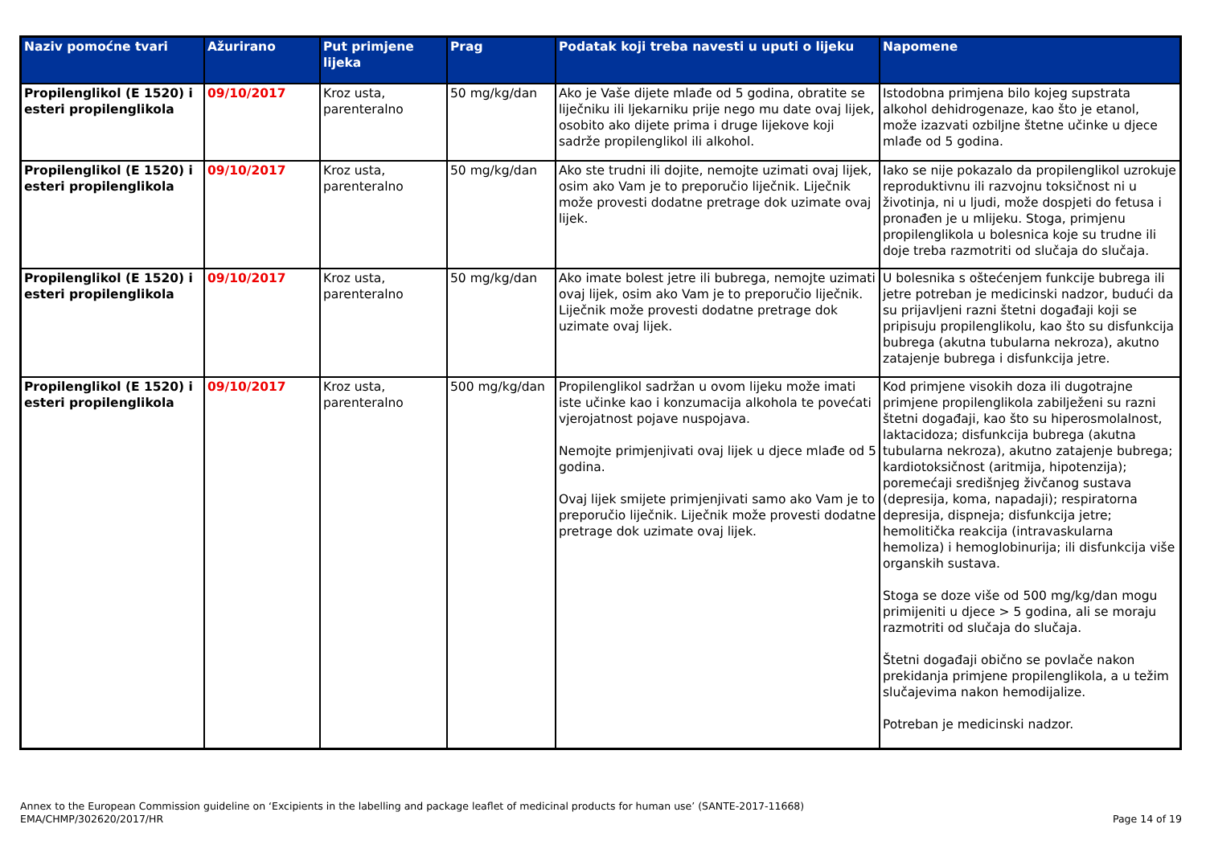| Naziv pomoćne tvari | Ažurirano | Put primjene lijeka | Prag | Podatak koji treba navesti u uputi o lijeku | Napomene |
| --- | --- | --- | --- | --- | --- |
| Propilenglikol (E 1520) i esteri propilenglikola | 09/10/2017 | Kroz usta, parenteralno | 50 mg/kg/dan | Ako je Vaše dijete mlađe od 5 godina, obratite se liječniku ili ljekarniku prije nego mu date ovaj lijek, osobito ako dijete prima i druge lijekove koji sadrže propilenglikol ili alkohol. | Istodobna primjena bilo kojeg supstrata alkohol dehidrogenaze, kao što je etanol, može izazvati ozbiljne štetne učinke u djece mlađe od 5 godina. |
| Propilenglikol (E 1520) i esteri propilenglikola | 09/10/2017 | Kroz usta, parenteralno | 50 mg/kg/dan | Ako ste trudni ili dojite, nemojte uzimati ovaj lijek, osim ako Vam je to preporučio liječnik. Liječnik može provesti dodatne pretrage dok uzimate ovaj lijek. | Iako se nije pokazalo da propilenglikol uzrokuje reproduktivnu ili razvojnu toksičnost ni u životinja, ni u ljudi, može dospjeti do fetusa i pronađen je u mlijeku. Stoga, primjenu propilenglikola u bolesnica koje su trudne ili doje treba razmotriti od slučaja do slučaja. |
| Propilenglikol (E 1520) i esteri propilenglikola | 09/10/2017 | Kroz usta, parenteralno | 50 mg/kg/dan | Ako imate bolest jetre ili bubrega, nemojte uzimati ovaj lijek, osim ako Vam je to preporučio liječnik. Liječnik može provesti dodatne pretrage dok uzimate ovaj lijek. | U bolesnika s oštećenjem funkcije bubrega ili jetre potreban je medicinski nadzor, budući da su prijavljeni razni štetni događaji koji se pripisuju propilenglikolu, kao što su disfunkcija bubrega (akutna tubularna nekroza), akutno zatajenje bubrega i disfunkcija jetre. |
| Propilenglikol (E 1520) i esteri propilenglikola | 09/10/2017 | Kroz usta, parenteralno | 500 mg/kg/dan | Propilenglikol sadržan u ovom lijeku može imati iste učinke kao i konzumacija alkohola te povećati vjerojatnost pojave nuspojava. Nemojte primjenjivati ovaj lijek u djece mlađe od 5 godina. Ovaj lijek smijete primjenjivati samo ako Vam je to preporučio liječnik. Liječnik može provesti dodatne pretrage dok uzimate ovaj lijek. | Kod primjene visokih doza ili dugotrajne primjene propilenglikola zabilježeni su razni štetni događaji, kao što su hiperosmolalnost, laktacidoza; disfunkcija bubrega (akutna tubularna nekroza), akutno zatajenje bubrega; kardiotoksičnost (aritmija, hipotenzija); poremećaji središnjeg živčanog sustava (depresija, koma, napadaji); respiratorna depresija, dispneja; disfunkcija jetre; hemolitička reakcija (intravaskularna hemoliza) i hemoglobinurija; ili disfunkcija više organskih sustava. Stoga se doze više od 500 mg/kg/dan mogu primijeniti u djece > 5 godina, ali se moraju razmotriti od slučaja do slučaja. Štetni događaji obično se povlače nakon prekidanja primjene propilenglikola, a u težim slučajevima nakon hemodijalize. Potreban je medicinski nadzor. |
Annex to the European Commission guideline on ‘Excipients in the labelling and package leaflet of medicinal products for human use’ (SANTE-2017-11668)
EMA/CHMP/302620/2017/HR
Page 14 of 19